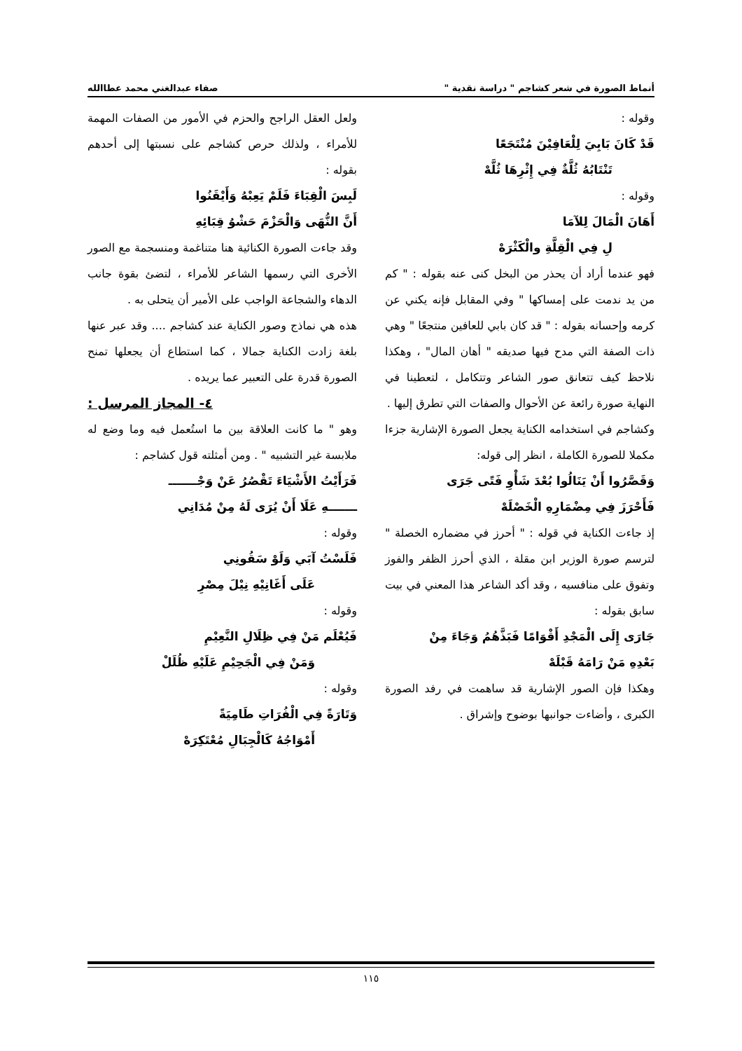أنماط الصورة في شعر كشاجم " دراسة نقدية " صفاء عبدالغني محمد عطاالله
وقوله :
قَدْ كَانَ بَابِيَ لِلْعَافِيْنَ مُنْتَجَعًا
تَنْتَابُهُ ثُلَّةٌ فِي إِثْرِهَا ثُلَّهْ
وقوله :
أَهَانَ الْمَالَ لِلآمَا
لِ فِي الْقِلَّةِ والْكَثْرَهْ
فهو عندما أراد أن يحذر من البخل كنى عنه بقوله : " كم من يد ندمت على إمساكها " وفي المقابل فإنه يكني عن كرمه وإحسانه بقوله : " قد كان بابي للعافين منتجعًا " وهي ذات الصفة التي مدح فيها صديقه " أهان المال" ، وهكذا نلاحظ كيف تتعانق صور الشاعر وتتكامل ، لتعطينا في النهاية صورة رائعة عن الأحوال والصفات التي تطرق إليها .
وكشاجم في استخدامه الكناية يجعل الصورة الإشارية جزءا مكملا للصورة الكاملة ، انظر إلى قوله:
وَقَصَّرُوا أَنْ يَنَالُوا بُعْدَ شَأْوِ فَتًى جَرَى
فَأَحْرَزَ فِي مِضْمَارِهِ الْخَصْلَهْ
إذ جاءت الكناية في قوله : " أحرز في مضماره الخصلة " لترسم صورة الوزير ابن مقلة ، الذي أحرز الظفر والفوز وتفوق على منافسيه ، وقد أكد الشاعر هذا المعني في بيت سابق بقوله :
جَارَى إِلَى الْمَجْدِ أَقْوَامًا فَبَذَّهُمُ وَجَاءَ مِنْ
بَعْدِهِ مَنْ رَامَهُ قَبْلَهْ
وهكذا فإن الصور الإشارية قد ساهمت في رفد الصورة الكبرى ، وأضاءت جوانبها بوضوح وإشراق .
ولعل العقل الراجح والحزم في الأمور من الصفات المهمة للأمراء ، ولذلك حرص كشاجم على نسبتها إلى أحدهم بقوله :
لَبِسَ الْقِبَاءَ فَلَمْ يَعِبْهُ وَأَيْقَنُوا
أَنَّ النُّهَى وَالْحَزْمَ حَشْوُ قِبَائِهِ
وقد جاءت الصورة الكنائية هنا متناغمة ومنسجمة مع الصور الأخرى التي رسمها الشاعر للأمراء ، لتضئ بقوة جانب الدهاء والشجاعة الواجب على الأمير أن يتحلى به .
هذه هي نماذج وصور الكناية عند كشاجم .... وقد عبر عنها بلغة زادت الكناية جمالا ، كما استطاع أن يجعلها تمنح الصورة قدرة على التعبير عما يريده .
٤- المجاز المرسل :
وهو " ما كانت العلاقة بين ما استُعمل فيه وما وضع له ملابسة غير التشبيه " . ومن أمثلته قول كشاجم :
فَرَأَيْتُ الأَشْيَاءَ تَقْصُرُ عَنْ وَجْـــــــ
ـــــــهِ عَلَا أَنْ يُرَى لَهُ مِنْ مُدَانِي
وقوله :
فَلَسْتُ آبَي وَلَوْ سَقُونِي
عَلَى أَغَانِيْهِ نِيْلَ مِصْرِ
وقوله :
فَيُعْلَم مَنْ فِي ظِلَالِ النَّعِيْمِ
وَمَنْ فِي الْجَحِيْمِ عَلَيْهِ ظُلَلْ
وقوله :
وَتَارَةً فِي الْفُرَاتِ طَامِيَةً
أَمْوَاجُهُ كَالْجِبَالِ مُعْتَكِرَهْ
١١٥